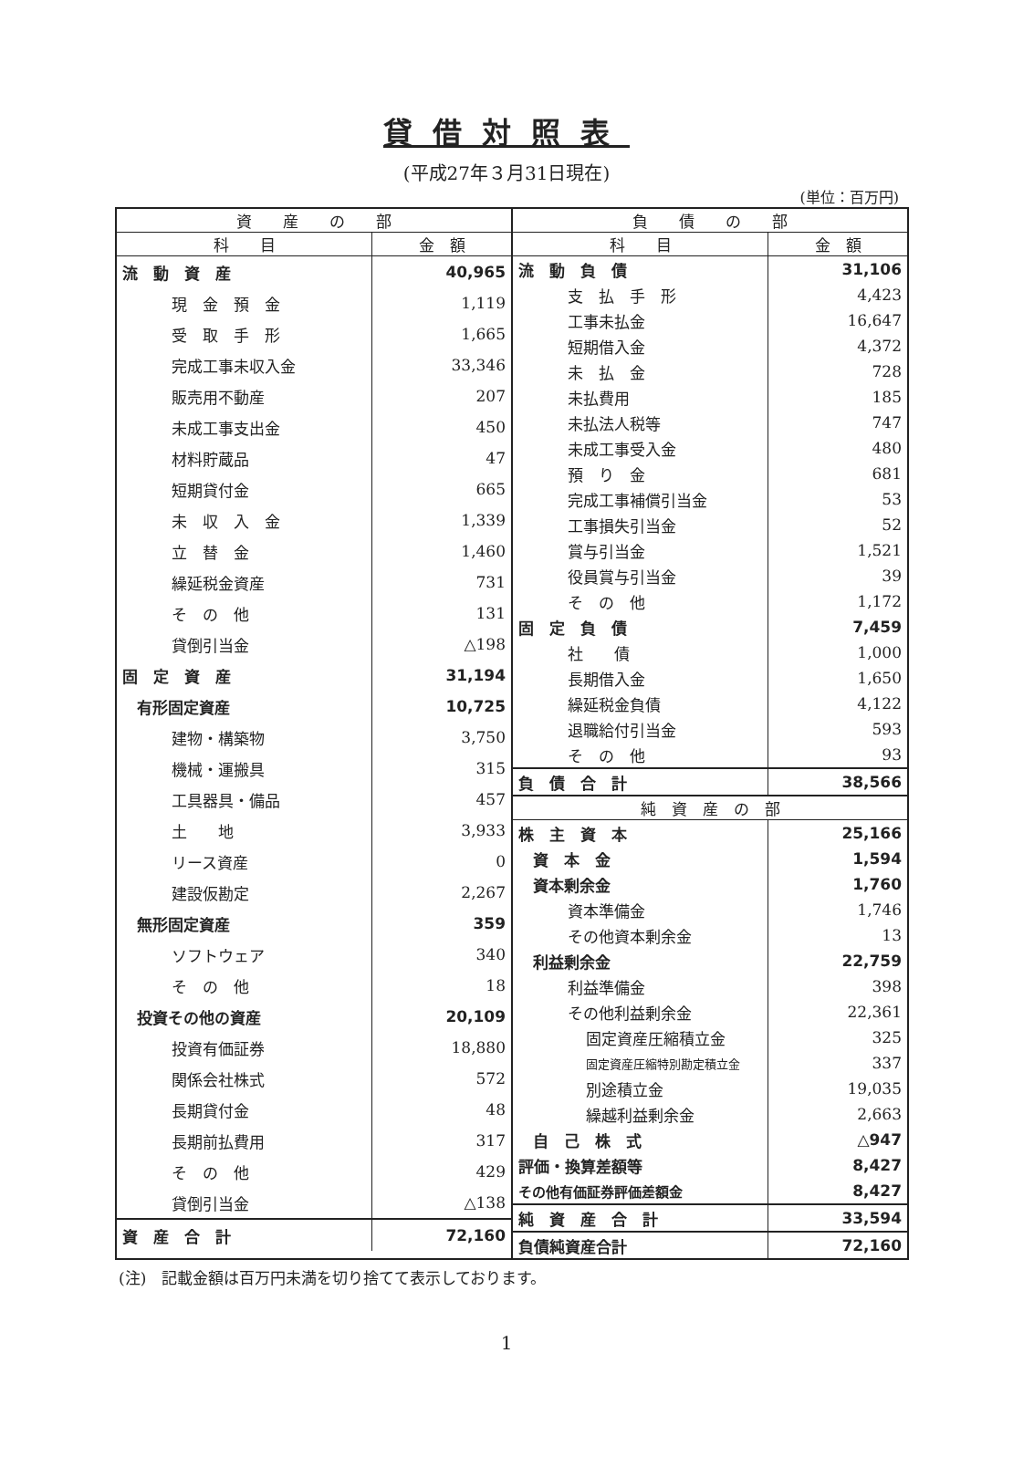貸借対照表
(平成27年３月31日現在)
(単位：百万円)
| 資 産 の 部 | |
| --- | --- |
| 科 目 | 金 額 |
| 流 動 資 産 | 40,965 |
| 現 金 預 金 | 1,119 |
| 受 取 手 形 | 1,665 |
| 完成工事未収入金 | 33,346 |
| 販売用不動産 | 207 |
| 未成工事支出金 | 450 |
| 材料貯蔵品 | 47 |
| 短期貸付金 | 665 |
| 未 収 入 金 | 1,339 |
| 立 替 金 | 1,460 |
| 繰延税金資産 | 731 |
| そ の 他 | 131 |
| 貸倒引当金 | △198 |
| 固 定 資 産 | 31,194 |
| 有形固定資産 | 10,725 |
| 建物・構築物 | 3,750 |
| 機械・運搬具 | 315 |
| 工具器具・備品 | 457 |
| 土 地 | 3,933 |
| リース資産 | 0 |
| 建設仮勘定 | 2,267 |
| 無形固定資産 | 359 |
| ソフトウェア | 340 |
| そ の 他 | 18 |
| 投資その他の資産 | 20,109 |
| 投資有価証券 | 18,880 |
| 関係会社株式 | 572 |
| 長期貸付金 | 48 |
| 長期前払費用 | 317 |
| そ の 他 | 429 |
| 貸倒引当金 | △138 |
| 資 産 合 計 | 72,160 |
| 負 債 の 部 | |
| --- | --- |
| 科 目 | 金 額 |
| 流 動 負 債 | 31,106 |
| 支 払 手 形 | 4,423 |
| 工事未払金 | 16,647 |
| 短期借入金 | 4,372 |
| 未 払 金 | 728 |
| 未払費用 | 185 |
| 未払法人税等 | 747 |
| 未成工事受入金 | 480 |
| 預 り 金 | 681 |
| 完成工事補償引当金 | 53 |
| 工事損失引当金 | 52 |
| 賞与引当金 | 1,521 |
| 役員賞与引当金 | 39 |
| そ の 他 | 1,172 |
| 固 定 負 債 | 7,459 |
| 社 債 | 1,000 |
| 長期借入金 | 1,650 |
| 繰延税金負債 | 4,122 |
| 退職給付引当金 | 593 |
| そ の 他 | 93 |
| 負 債 合 計 | 38,566 |
| 純 資 産 の 部 | |
| 株 主 資 本 | 25,166 |
| 資 本 金 | 1,594 |
| 資本剰余金 | 1,760 |
| 資本準備金 | 1,746 |
| その他資本剰余金 | 13 |
| 利益剰余金 | 22,759 |
| 利益準備金 | 398 |
| その他利益剰余金 | 22,361 |
| 固定資産圧縮積立金 | 325 |
| 固定資産圧縮特別勘定積立金 | 337 |
| 別途積立金 | 19,035 |
| 繰越利益剰余金 | 2,663 |
| 自 己 株 式 | △947 |
| 評価・換算差額等 | 8,427 |
| その他有価証券評価差額金 | 8,427 |
| 純 資 産 合 計 | 33,594 |
| 負債純資産合計 | 72,160 |
(注)　記載金額は百万円未満を切り捨てて表示しております。
1